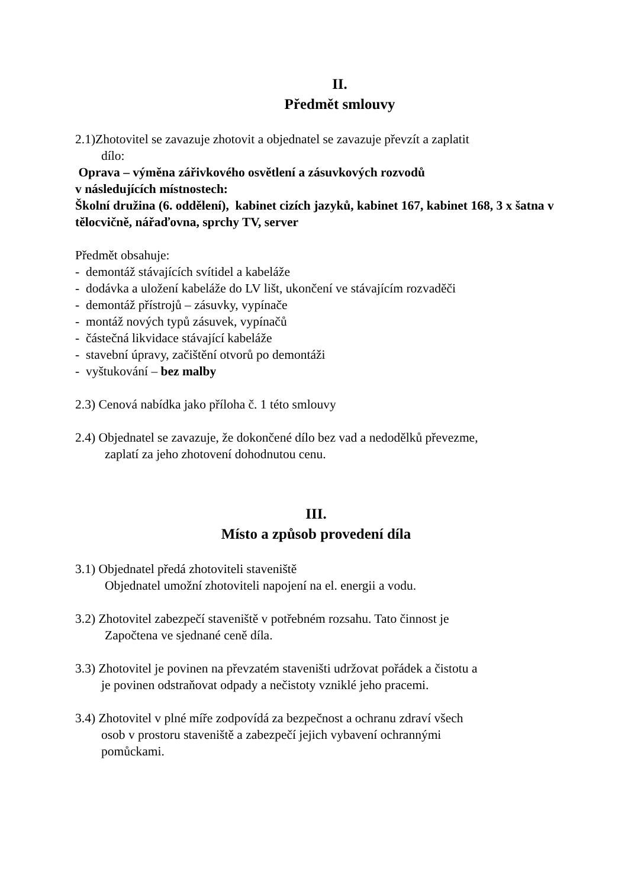II.
Předmět smlouvy
2.1)Zhotovitel se zavazuje zhotovit a objednatel se zavazuje převzít a zaplatit
dílo:
Oprava – výměna zářivkového osvětlení a zásuvkových rozvodů
v následujících místnostech:
Školní družina (6. oddělení), kabinet cizích jazyků, kabinet 167, kabinet 168, 3 x šatna v tělocvičně, nářaďovna, sprchy TV, server
Předmět obsahuje:
- demontáž stávajících svítidel a kabeláže
- dodávka a uložení kabeláže do LV lišt, ukončení ve stávajícím rozvaděči
- demontáž přístrojů – zásuvky, vypínače
- montáž nových typů zásuvek, vypínačů
- částečná likvidace stávající kabeláže
- stavební úpravy, začištění otvorů po demontáži
- vyštukování – bez malby
2.3) Cenová nabídka jako příloha č. 1 této smlouvy
2.4) Objednatel se zavazuje, že dokončené dílo bez vad a nedodělků převezme,
zaplatí za jeho zhotovení dohodnutou cenu.
III.
Místo a způsob provedení díla
3.1) Objednatel předá zhotoviteli staveniště
Objednatel umožní zhotoviteli napojení na el. energii a vodu.
3.2) Zhotovitel zabezpečí staveniště v potřebném rozsahu. Tato činnost je
Započtena ve sjednané ceně díla.
3.3) Zhotovitel je povinen na převzatém staveništi udržovat pořádek a čistotu a
je povinen odstraňovat odpady a nečistoty vzniklé jeho pracemi.
3.4) Zhotovitel v plné míře zodpovídá za bezpečnost a ochranu zdraví všech
osob v prostoru staveniště a zabezpečí jejich vybavení ochrannými
pomůckami.